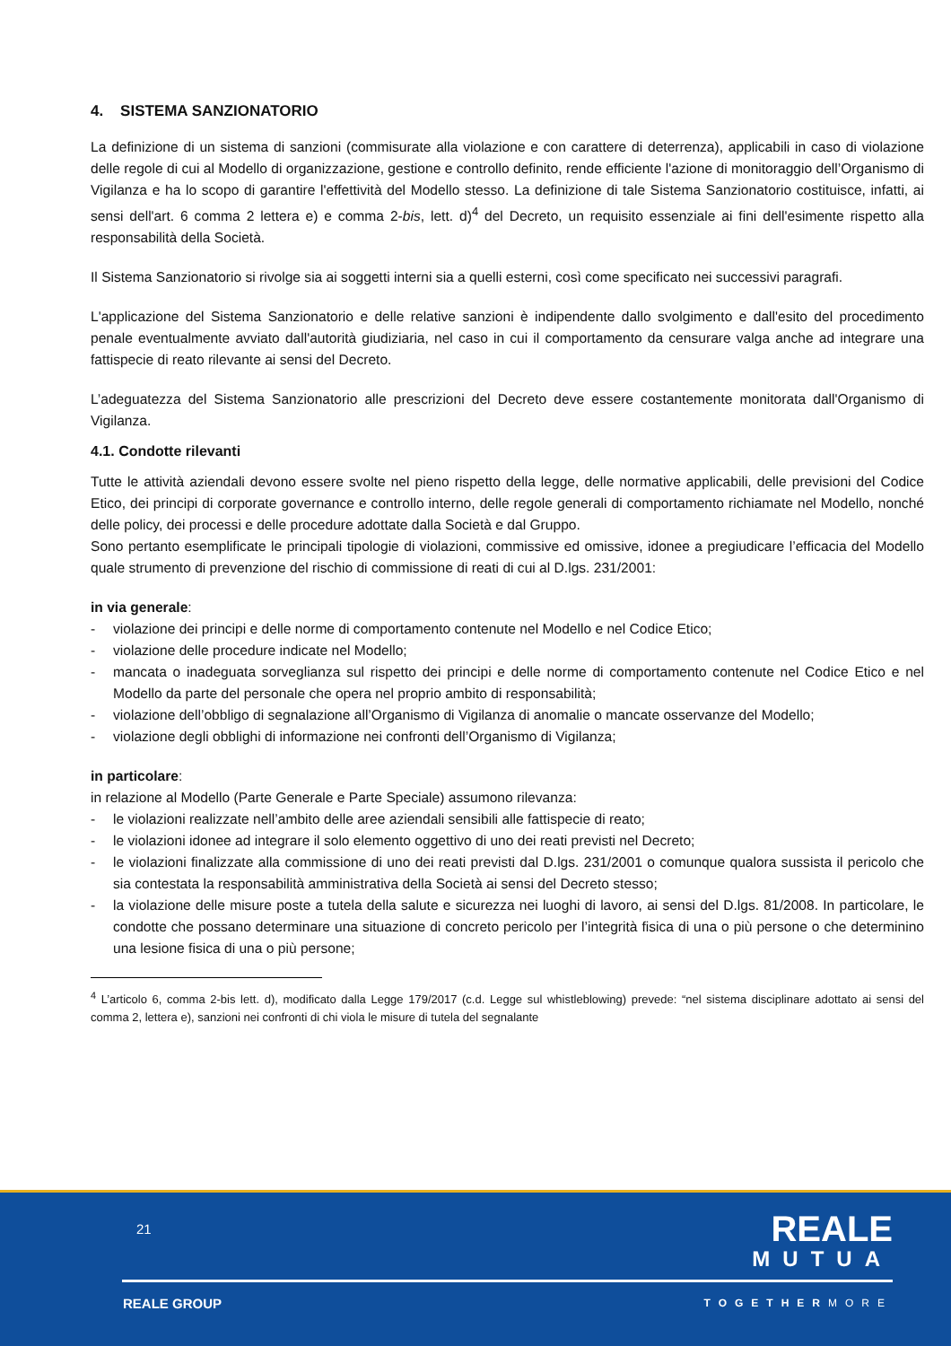4. SISTEMA SANZIONATORIO
La definizione di un sistema di sanzioni (commisurate alla violazione e con carattere di deterrenza), applicabili in caso di violazione delle regole di cui al Modello di organizzazione, gestione e controllo definito, rende efficiente l'azione di monitoraggio dell’Organismo di Vigilanza e ha lo scopo di garantire l'effettività del Modello stesso. La definizione di tale Sistema Sanzionatorio costituisce, infatti, ai sensi dell'art. 6 comma 2 lettera e) e comma 2-bis, lett. d)<sup>4</sup> del Decreto, un requisito essenziale ai fini dell'esimente rispetto alla responsabilità della Società.
Il Sistema Sanzionatorio si rivolge sia ai soggetti interni sia a quelli esterni, così come specificato nei successivi paragrafi.
L'applicazione del Sistema Sanzionatorio e delle relative sanzioni è indipendente dallo svolgimento e dall'esito del procedimento penale eventualmente avviato dall'autorità giudiziaria, nel caso in cui il comportamento da censurare valga anche ad integrare una fattispecie di reato rilevante ai sensi del Decreto.
L’adeguatezza del Sistema Sanzionatorio alle prescrizioni del Decreto deve essere costantemente monitorata dall'Organismo di Vigilanza.
4.1. Condotte rilevanti
Tutte le attività aziendali devono essere svolte nel pieno rispetto della legge, delle normative applicabili, delle previsioni del Codice Etico, dei principi di corporate governance e controllo interno, delle regole generali di comportamento richiamate nel Modello, nonché delle policy, dei processi e delle procedure adottate dalla Società e dal Gruppo.
Sono pertanto esemplificate le principali tipologie di violazioni, commissive ed omissive, idonee a pregiudicare l’efficacia del Modello quale strumento di prevenzione del rischio di commissione di reati di cui al D.lgs. 231/2001:
in via generale:
- violazione dei principi e delle norme di comportamento contenute nel Modello e nel Codice Etico;
- violazione delle procedure indicate nel Modello;
- mancata o inadeguata sorveglianza sul rispetto dei principi e delle norme di comportamento contenute nel Codice Etico e nel Modello da parte del personale che opera nel proprio ambito di responsabilità;
- violazione dell’obbligo di segnalazione all’Organismo di Vigilanza di anomalie o mancate osservanze del Modello;
- violazione degli obblighi di informazione nei confronti dell’Organismo di Vigilanza;
in particolare:
in relazione al Modello (Parte Generale e Parte Speciale) assumono rilevanza:
- le violazioni realizzate nell’ambito delle aree aziendali sensibili alle fattispecie di reato;
- le violazioni idonee ad integrare il solo elemento oggettivo di uno dei reati previsti nel Decreto;
- le violazioni finalizzate alla commissione di uno dei reati previsti dal D.lgs. 231/2001 o comunque qualora sussista il pericolo che sia contestata la responsabilità amministrativa della Società ai sensi del Decreto stesso;
- la violazione delle misure poste a tutela della salute e sicurezza nei luoghi di lavoro, ai sensi del D.lgs. 81/2008. In particolare, le condotte che possano determinare una situazione di concreto pericolo per l’integrità fisica di una o più persone o che determinino una lesione fisica di una o più persone;
<sup>4</sup> L’articolo 6, comma 2-bis lett. d), modificato dalla Legge 179/2017 (c.d. Legge sul whistleblowing) prevede: “nel sistema disciplinare adottato ai sensi del comma 2, lettera e), sanzioni nei confronti di chi viola le misure di tutela del segnalante
21
REALE
MUTUA
REALE GROUP TOGETHERMORE